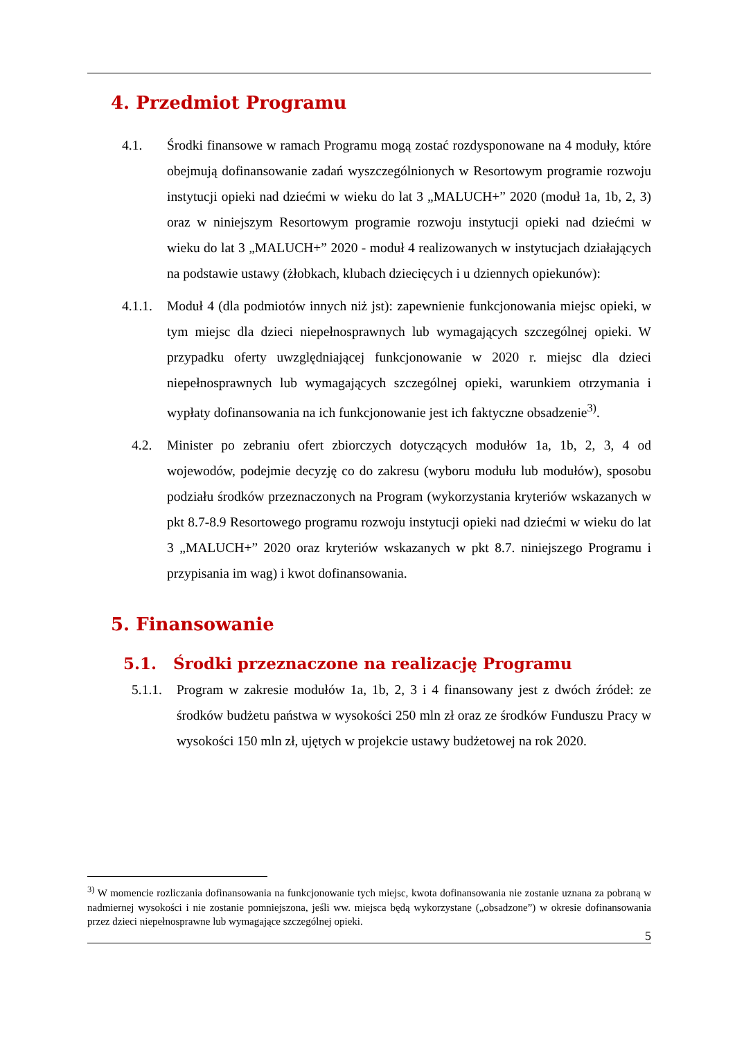4. Przedmiot Programu
4.1. Środki finansowe w ramach Programu mogą zostać rozdysponowane na 4 moduły, które obejmują dofinansowanie zadań wyszczególnionych w Resortowym programie rozwoju instytucji opieki nad dziećmi w wieku do lat 3 „MALUCH+” 2020 (moduł 1a, 1b, 2, 3) oraz w niniejszym Resortowym programie rozwoju instytucji opieki nad dziećmi w wieku do lat 3 „MALUCH+” 2020 - moduł 4 realizowanych w instytucjach działających na podstawie ustawy (żłobkach, klubach dziecięcych i u dziennych opiekunów):
4.1.1. Moduł 4 (dla podmiotów innych niż jst): zapewnienie funkcjonowania miejsc opieki, w tym miejsc dla dzieci niepełnosprawnych lub wymagających szczególnej opieki. W przypadku oferty uwzględniającej funkcjonowanie w 2020 r. miejsc dla dzieci niepełnosprawnych lub wymagających szczególnej opieki, warunkiem otrzymania i wypłaty dofinansowania na ich funkcjonowanie jest ich faktyczne obsadzenie<sup>3)</sup>.
4.2. Minister po zebraniu ofert zbiorczych dotyczących modułów 1a, 1b, 2, 3, 4 od wojewodów, podejmie decyzję co do zakresu (wyboru modułu lub modułów), sposobu podziału środków przeznaczonych na Program (wykorzystania kryteriów wskazanych w pkt 8.7-8.9 Resortowego programu rozwoju instytucji opieki nad dziećmi w wieku do lat 3 „MALUCH+” 2020 oraz kryteriów wskazanych w pkt 8.7. niniejszego Programu i przypisania im wag) i kwot dofinansowania.
5. Finansowanie
5.1. Środki przeznaczone na realizację Programu
5.1.1. Program w zakresie modułów 1a, 1b, 2, 3 i 4 finansowany jest z dwóch źródeł: ze środków budżetu państwa w wysokości 250 mln zł oraz ze środków Funduszu Pracy w wysokości 150 mln zł, ujętych w projekcie ustawy budżetowej na rok 2020.
<sup>3)</sup> W momencie rozliczania dofinansowania na funkcjonowanie tych miejsc, kwota dofinansowania nie zostanie uznana za pobraną w nadmiernej wysokości i nie zostanie pomniejszona, jeśli ww. miejsca będą wykorzystane („obsadzone”) w okresie dofinansowania przez dzieci niepełnosprawne lub wymagające szczególnej opieki.
5